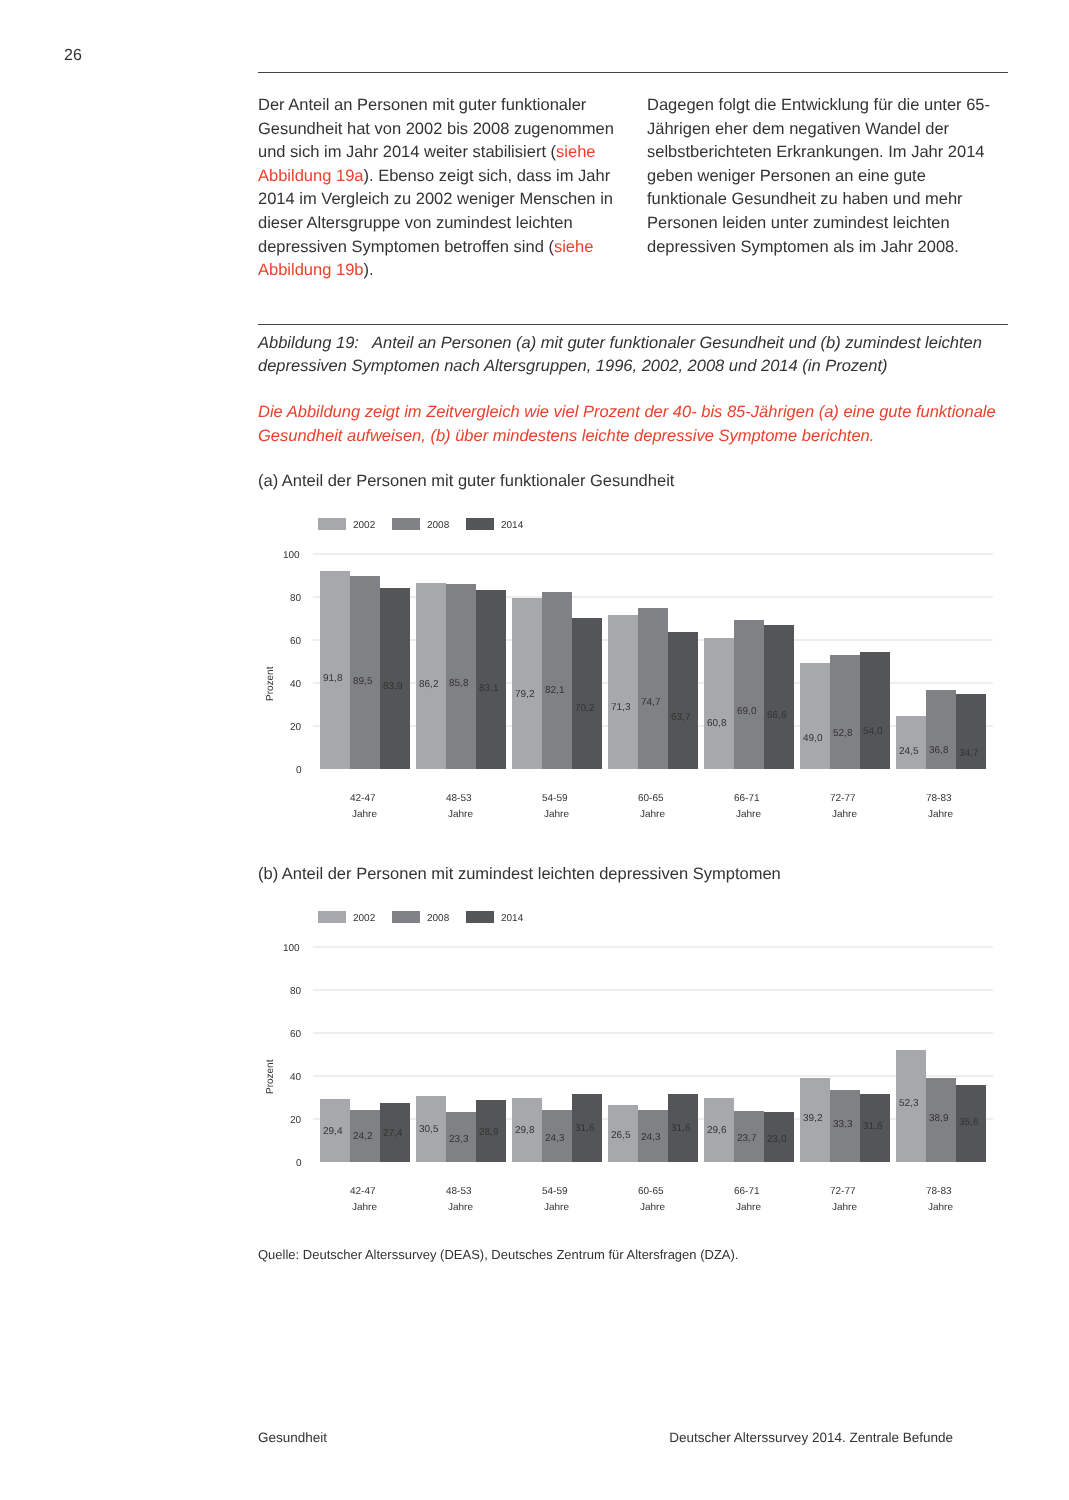26
Der Anteil an Personen mit guter funktionaler Gesundheit hat von 2002 bis 2008 zugenommen und sich im Jahr 2014 weiter stabilisiert (siehe Abbildung 19a). Ebenso zeigt sich, dass im Jahr 2014 im Vergleich zu 2002 weniger Menschen in dieser Altersgruppe von zumindest leichten depressiven Symptomen betroffen sind (siehe Abbildung 19b).
Dagegen folgt die Entwicklung für die unter 65-Jährigen eher dem negativen Wandel der selbstberichteten Erkrankungen. Im Jahr 2014 geben weniger Personen an eine gute funktionale Gesundheit zu haben und mehr Personen leiden unter zumindest leichten depressiven Symptomen als im Jahr 2008.
Abbildung 19: Anteil an Personen (a) mit guter funktionaler Gesundheit und (b) zumindest leichten depressiven Symptomen nach Altersgruppen, 1996, 2002, 2008 und 2014 (in Prozent)
Die Abbildung zeigt im Zeitvergleich wie viel Prozent der 40- bis 85-Jährigen (a) eine gute funktionale Gesundheit aufweisen, (b) über mindestens leichte depressive Symptome berichten.
(a) Anteil der Personen mit guter funktionaler Gesundheit
2002
2008
2014
100
80
60
40
20
0
Prozent
91,8
89,5
83,9
86,2
85,8
83,1
79,2
82,1
70,2
71,3
74,7
63,7
60,8
69,0
66,6
49,0
52,8
54,0
24,5
36,8
34,7
42-47
48-53
54-59
60-65
66-71
72-77
78-83
Jahre
Jahre
Jahre
Jahre
Jahre
Jahre
Jahre
(b) Anteil der Personen mit zumindest leichten depressiven Symptomen
2002
2008
2014
100
80
60
40
20
0
Prozent
29,4
24,2
27,4
30,5
23,3
28,9
29,8
24,3
31,6
26,5
24,3
31,6
29,6
23,7
23,0
39,2
33,3
31,6
52,3
38,9
35,6
42-47
48-53
54-59
60-65
66-71
72-77
78-83
Jahre
Jahre
Jahre
Jahre
Jahre
Jahre
Jahre
Quelle: Deutscher Alterssurvey (DEAS), Deutsches Zentrum für Altersfragen (DZA).
Gesundheit Deutscher Alterssurvey 2014. Zentrale Befunde